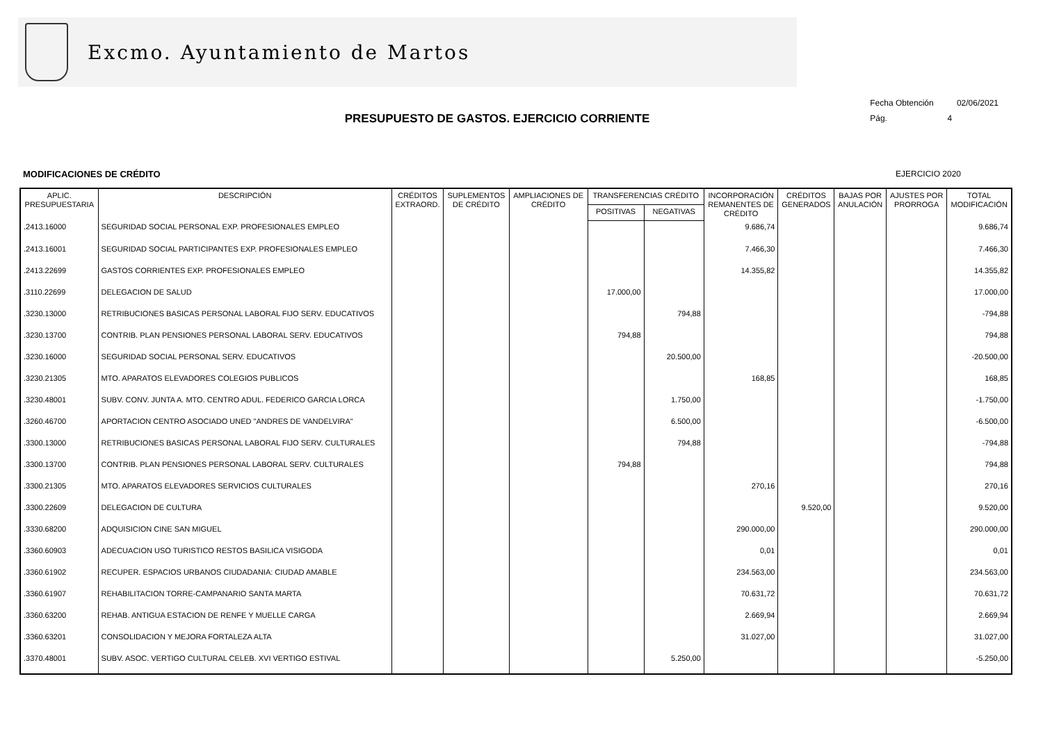Excmo. Ayuntamiento de Martos
Fecha Obtención 02/06/2021
Pág. 4
PRESUPUESTO DE GASTOS. EJERCICIO CORRIENTE
MODIFICACIONES DE CRÉDITO EJERCICIO 2020
| APLIC. PRESUPUESTARIA | DESCRIPCIÓN | CRÉDITOS EXTRAORD. | SUPLEMENTOS DE CRÉDITO | AMPLIACIONES DE CRÉDITO | TRANSFERENCIAS CRÉDITO | | INCORPORACIÓN REMANENTES DE CRÉDITO | CRÉDITOS GENERADOS | BAJAS POR ANULACIÓN | AJUSTES POR PRORROGA | TOTAL MODIFICACIÓN |
| --- | --- | --- | --- | --- | --- | --- | --- | --- | --- | --- | --- |
| | | | | | POSITIVAS | NEGATIVAS | | | | | |
| .2413.16000 | SEGURIDAD SOCIAL PERSONAL EXP. PROFESIONALES EMPLEO | | | | | | 9.686,74 | | | | 9.686,74 |
| .2413.16001 | SEGURIDAD SOCIAL PARTICIPANTES EXP. PROFESIONALES EMPLEO | | | | | | 7.466,30 | | | | 7.466,30 |
| .2413.22699 | GASTOS CORRIENTES EXP. PROFESIONALES EMPLEO | | | | | | 14.355,82 | | | | 14.355,82 |
| .3110.22699 | DELEGACION DE SALUD | | | | 17.000,00 | | | | | | 17.000,00 |
| .3230.13000 | RETRIBUCIONES BASICAS PERSONAL LABORAL FIJO SERV. EDUCATIVOS | | | | | 794,88 | | | | | -794,88 |
| .3230.13700 | CONTRIB. PLAN PENSIONES PERSONAL LABORAL SERV. EDUCATIVOS | | | | 794,88 | | | | | | 794,88 |
| .3230.16000 | SEGURIDAD SOCIAL PERSONAL SERV. EDUCATIVOS | | | | | 20.500,00 | | | | | -20.500,00 |
| .3230.21305 | MTO. APARATOS ELEVADORES COLEGIOS PUBLICOS | | | | | | 168,85 | | | | 168,85 |
| .3230.48001 | SUBV. CONV. JUNTA A. MTO. CENTRO ADUL. FEDERICO GARCIA LORCA | | | | | 1.750,00 | | | | | -1.750,00 |
| .3260.46700 | APORTACION CENTRO ASOCIADO UNED "ANDRES DE VANDELVIRA" | | | | | 6.500,00 | | | | | -6.500,00 |
| .3300.13000 | RETRIBUCIONES BASICAS PERSONAL LABORAL FIJO SERV. CULTURALES | | | | | 794,88 | | | | | -794,88 |
| .3300.13700 | CONTRIB. PLAN PENSIONES PERSONAL LABORAL SERV. CULTURALES | | | | 794,88 | | | | | | 794,88 |
| .3300.21305 | MTO. APARATOS ELEVADORES SERVICIOS CULTURALES | | | | | | 270,16 | | | | 270,16 |
| .3300.22609 | DELEGACION DE CULTURA | | | | | | | 9.520,00 | | | 9.520,00 |
| .3330.68200 | ADQUISICION CINE SAN MIGUEL | | | | | | 290.000,00 | | | | 290.000,00 |
| .3360.60903 | ADECUACION USO TURISTICO RESTOS BASILICA VISIGODA | | | | | | 0,01 | | | | 0,01 |
| .3360.61902 | RECUPER. ESPACIOS URBANOS CIUDADANIA: CIUDAD AMABLE | | | | | | 234.563,00 | | | | 234.563,00 |
| .3360.61907 | REHABILITACION TORRE-CAMPANARIO SANTA MARTA | | | | | | 70.631,72 | | | | 70.631,72 |
| .3360.63200 | REHAB. ANTIGUA ESTACION DE RENFE Y MUELLE CARGA | | | | | | 2.669,94 | | | | 2.669,94 |
| .3360.63201 | CONSOLIDACION Y MEJORA FORTALEZA ALTA | | | | | | 31.027,00 | | | | 31.027,00 |
| .3370.48001 | SUBV. ASOC. VERTIGO CULTURAL CELEB. XVI VERTIGO ESTIVAL | | | | | 5.250,00 | | | | | -5.250,00 |